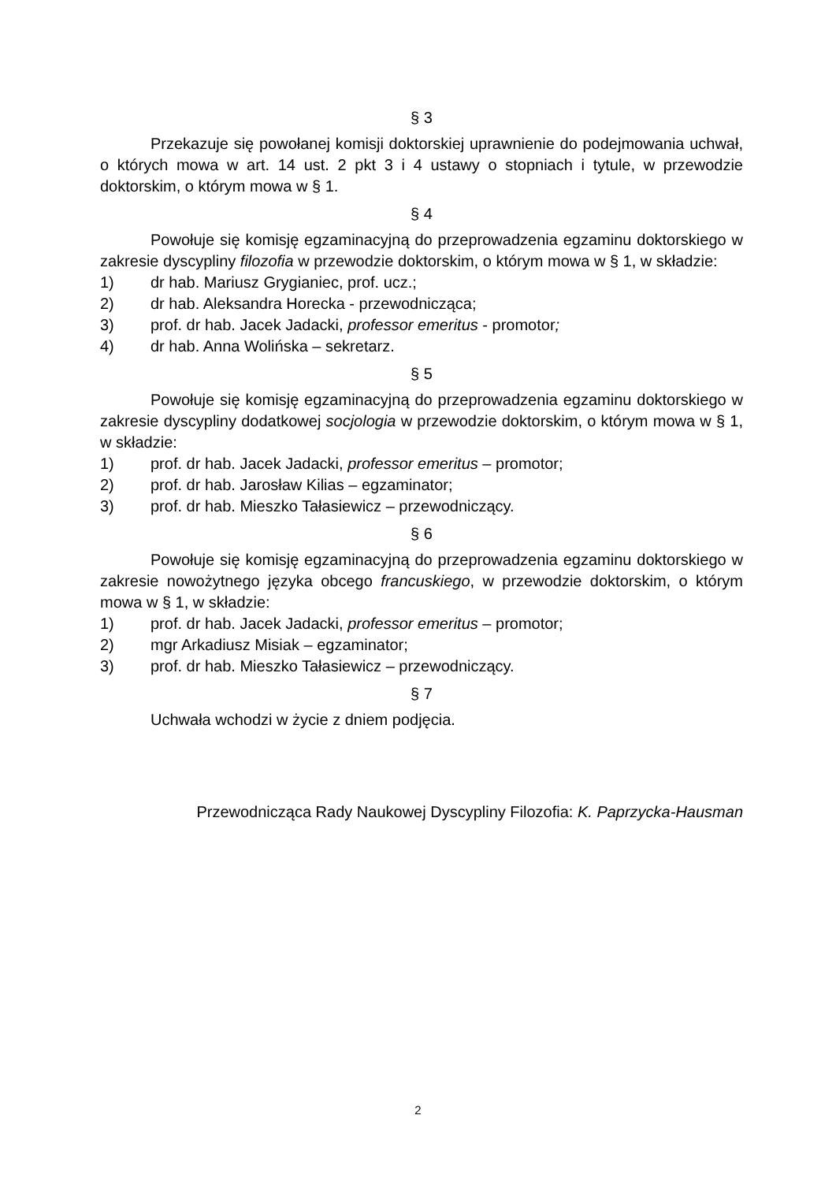§ 3
Przekazuje się powołanej komisji doktorskiej uprawnienie do podejmowania uchwał, o których mowa w art. 14 ust. 2 pkt 3 i 4 ustawy o stopniach i tytule, w przewodzie doktorskim, o którym mowa w § 1.
§ 4
Powołuje się komisję egzaminacyjną do przeprowadzenia egzaminu doktorskiego w zakresie dyscypliny filozofia w przewodzie doktorskim, o którym mowa w § 1, w składzie:
1) dr hab. Mariusz Grygianiec, prof. ucz.;
2) dr hab. Aleksandra Horecka - przewodnicząca;
3) prof. dr hab. Jacek Jadacki, professor emeritus - promotor;
4) dr hab. Anna Wolińska – sekretarz.
§ 5
Powołuje się komisję egzaminacyjną do przeprowadzenia egzaminu doktorskiego w zakresie dyscypliny dodatkowej socjologia w przewodzie doktorskim, o którym mowa w § 1, w składzie:
1) prof. dr hab. Jacek Jadacki, professor emeritus – promotor;
2) prof. dr hab. Jarosław Kilias – egzaminator;
3) prof. dr hab. Mieszko Tałasiewicz – przewodniczący.
§ 6
Powołuje się komisję egzaminacyjną do przeprowadzenia egzaminu doktorskiego w zakresie nowożytnego języka obcego francuskiego, w przewodzie doktorskim, o którym mowa w § 1, w składzie:
1) prof. dr hab. Jacek Jadacki, professor emeritus – promotor;
2) mgr Arkadiusz Misiak – egzaminator;
3) prof. dr hab. Mieszko Tałasiewicz – przewodniczący.
§ 7
Uchwała wchodzi w życie z dniem podjęcia.
Przewodnicząca Rady Naukowej Dyscypliny Filozofia: K. Paprzycka-Hausman
2